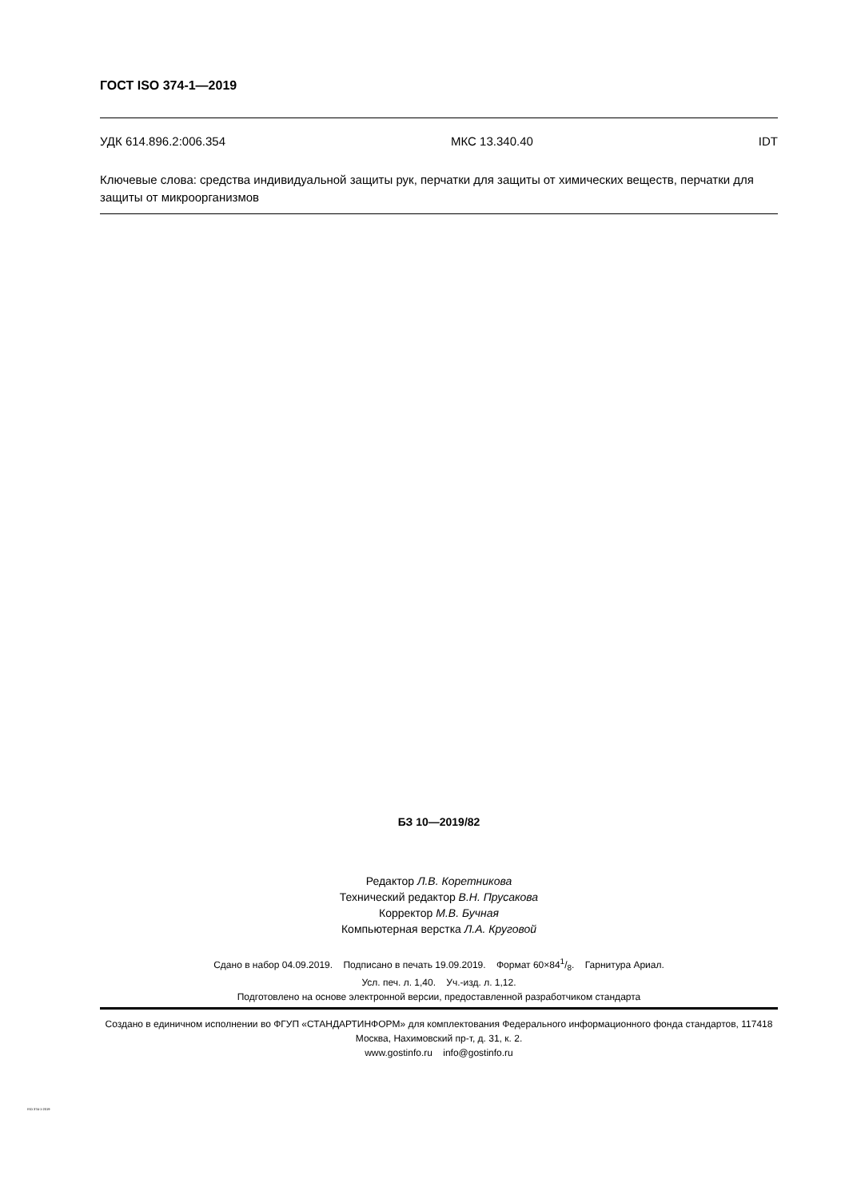ГОСТ ISO 374-1—2019
УДК 614.896.2:006.354 МКС 13.340.40 IDT
Ключевые слова: средства индивидуальной защиты рук, перчатки для защиты от химических веществ, перчатки для защиты от микроорганизмов
БЗ 10—2019/82
Редактор Л.В. Коретникова
Технический редактор В.Н. Прусакова
Корректор М.В. Бучная
Компьютерная верстка Л.А. Круговой
Сдано в набор 04.09.2019. Подписано в печать 19.09.2019. Формат 60×841/8. Гарнитура Ариал.
Усл. печ. л. 1,40. Уч.-изд. л. 1,12.
Подготовлено на основе электронной версии, предоставленной разработчиком стандарта
Создано в единичном исполнении во ФГУП «СТАНДАРТИНФОРМ» для комплектования Федерального информационного фонда стандартов, 117418 Москва, Нахимовский пр-т, д. 31, к. 2.
www.gostinfo.ru info@gostinfo.ru
ISO 374-1-2019